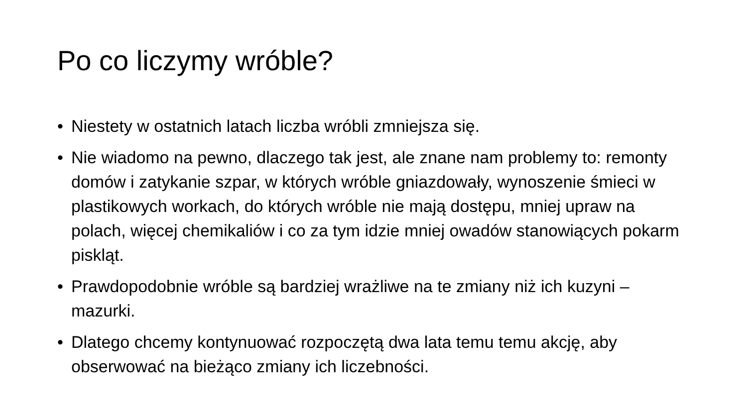Po co liczymy wróble?
• Niestety w ostatnich latach liczba wróbli zmniejsza się.
• Nie wiadomo na pewno, dlaczego tak jest, ale znane nam problemy to: remonty domów i zatykanie szpar, w których wróble gniazdowały, wynoszenie śmieci w plastikowych workach, do których wróble nie mają dostępu, mniej upraw na polach, więcej chemikaliów i co za tym idzie mniej owadów stanowiących pokarm piskląt.
• Prawdopodobnie wróble są bardziej wrażliwe na te zmiany niż ich kuzyni – mazurki.
• Dlatego chcemy kontynuować rozpoczętą dwa lata temu temu akcję, aby obserwować na bieżąco zmiany ich liczebności.